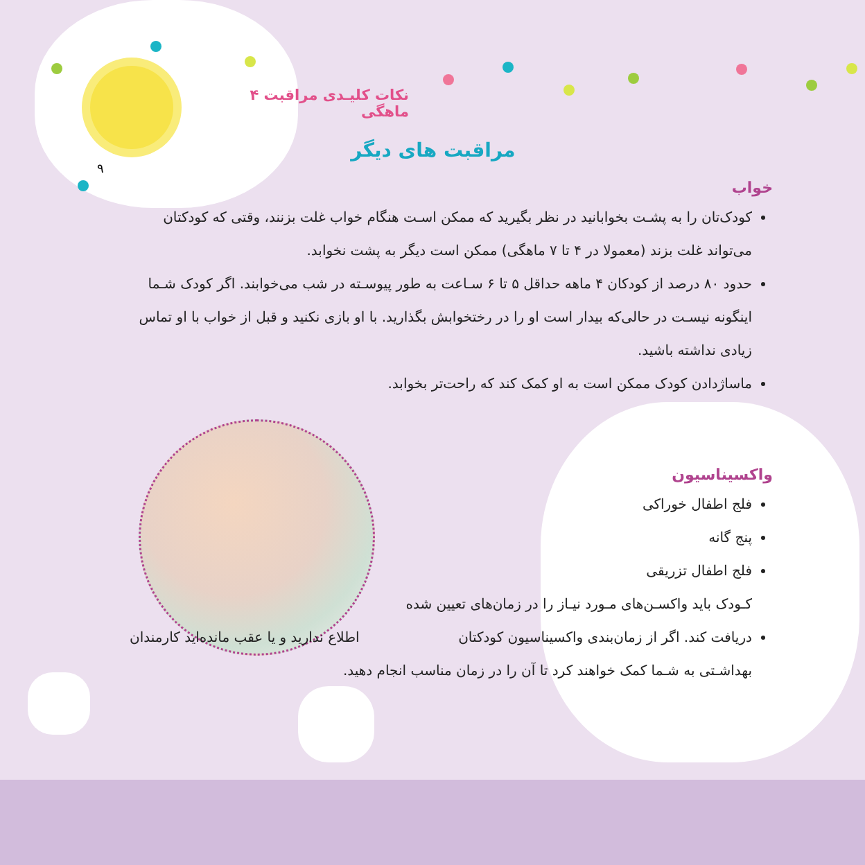نکات کلیـدی مراقبت ۴ ماهگی
۹
مراقبت های دیگر
خواب
کودک‌تان را به پشـت بخوابانید در نظر بگیرید که ممکن اسـت هنگام خواب غلت بزنند، وقتی که کودکتان می‌تواند غلت بزند (معمولا در ۴ تا ۷ ماهگی) ممکن است دیگر به پشت نخوابد.
حدود ۸۰ درصد از کودکان ۴ ماهه حداقل ۵ تا ۶ سـاعت به طور پیوسـته در شب می‌خوابند. اگر کودک شـما اینگونه نیسـت در حالی‌که بیدار است او را در رختخوابش بگذارید. با او بازی نکنید و قبل از خواب با او تماس زیادی نداشته باشید.
ماساژدادن کودک ممکن است به او کمک کند که راحت‌تر بخوابد.
واکسیناسیون
فلج اطفال خوراکی
پنج گانه
فلج اطفال تزریقی
کـودک باید واکسـن‌های مـورد نیـاز را در زمان‌های تعیین شده دریافت کند. اگر از زمان‌بندی واکسیناسیون کودکتان اطلاع ندارید و یا عقب مانده‌اید کارمندان بهداشـتی به شـما کمک خواهند کرد تا آن را در زمان مناسب انجام دهید.